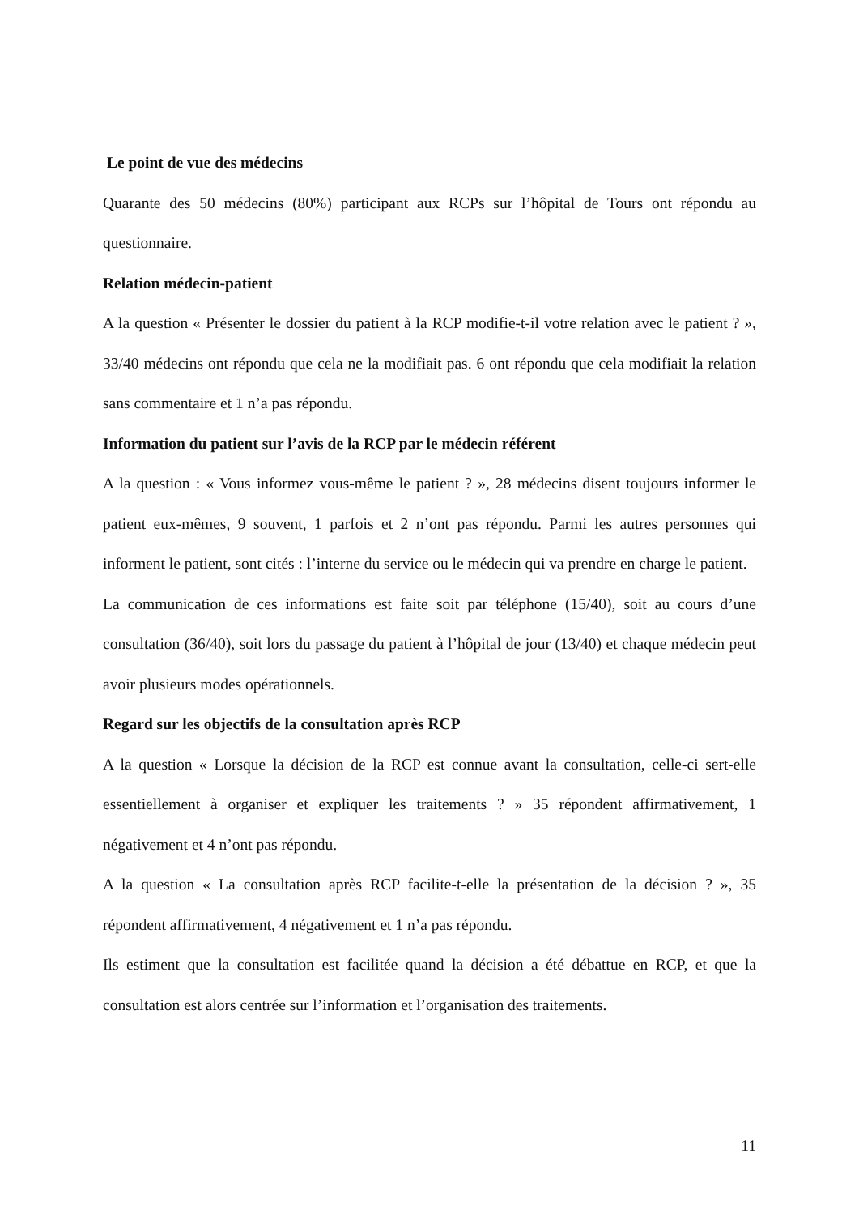Le point de vue des médecins
Quarante des 50 médecins (80%) participant aux RCPs sur l’hôpital de Tours ont répondu au questionnaire.
Relation médecin-patient
A la question « Présenter le dossier du patient à la RCP modifie-t-il votre relation avec le patient ? », 33/40 médecins ont répondu que cela ne la modifiait pas. 6 ont répondu que cela modifiait la relation sans commentaire et 1 n’a pas répondu.
Information du patient sur l’avis de la RCP par le médecin référent
A la question : « Vous informez vous-même le patient ? », 28 médecins disent toujours informer le patient eux-mêmes, 9 souvent, 1 parfois et 2 n’ont pas répondu. Parmi les autres personnes qui informent le patient, sont cités : l’interne du service ou le médecin qui va prendre en charge le patient.
La communication de ces informations est faite soit par téléphone (15/40), soit au cours d’une consultation (36/40), soit lors du passage du patient à l’hôpital de jour (13/40) et chaque médecin peut avoir plusieurs modes opérationnels.
Regard sur les objectifs de la consultation après RCP
A la question « Lorsque la décision de la RCP est connue avant la consultation, celle-ci sert-elle essentiellement à organiser et expliquer les traitements ? » 35 répondent affirmativement, 1 négativement et 4 n’ont pas répondu.
A la question « La consultation après RCP facilite-t-elle la présentation de la décision ? », 35 répondent affirmativement, 4 négativement et 1 n’a pas répondu.
Ils estiment que la consultation est facilitée quand la décision a été débattue en RCP, et que la consultation est alors centrée sur l’information et l’organisation des traitements.
11